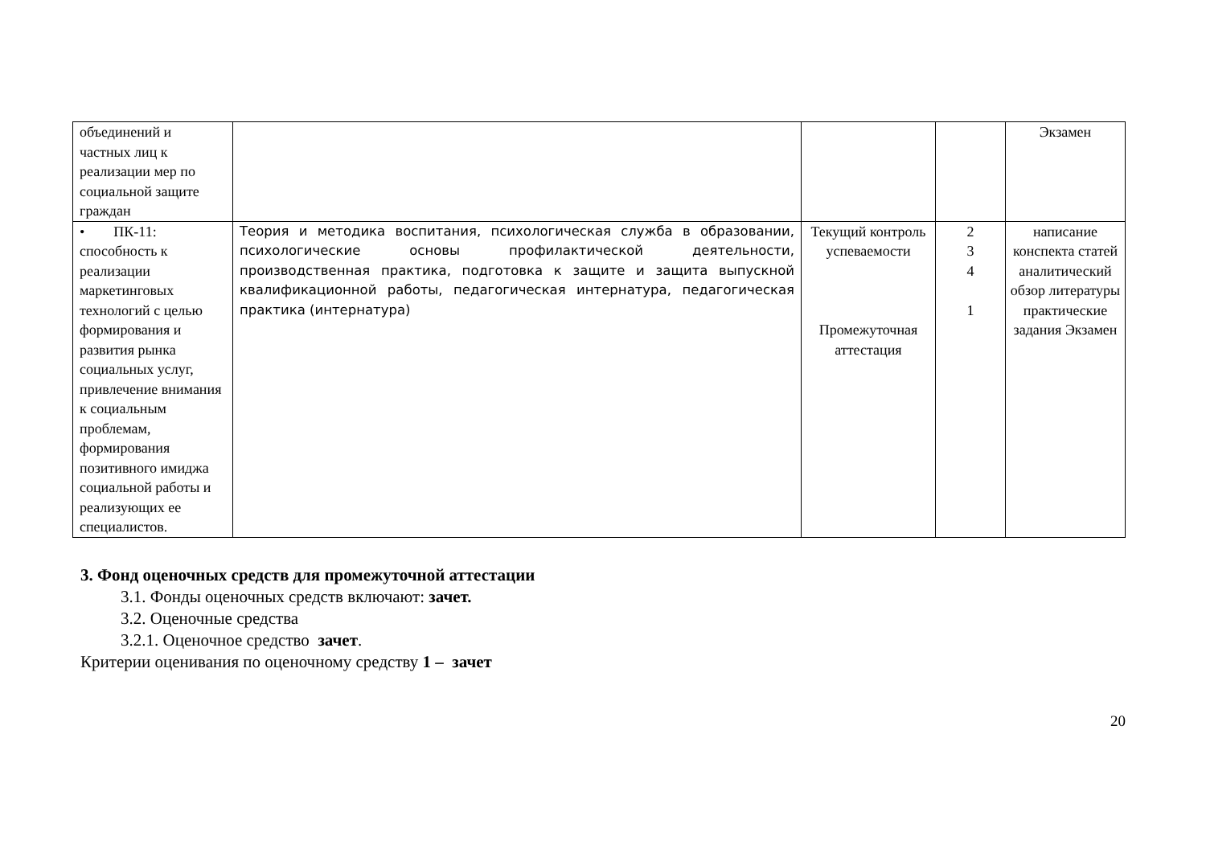| объединений и частных лиц к реализации мер по социальной защите граждан | | | | Экзамен |
| • ПК-11: способность к реализации маркетинговых технологий с целью формирования и развития рынка социальных услуг, привлечение внимания к социальным проблемам, формирования позитивного имиджа социальной работы и реализующих ее специалистов. | Теория и методика воспитания, психологическая служба в образовании, психологические основы профилактической деятельности, производственная практика, подготовка к защите и защита выпускной квалификационной работы, педагогическая интернатура, педагогическая практика (интернатура) | Текущий контроль успеваемости Промежуточная аттестация | 2 3 4 1 | написание конспекта статей аналитический обзор литературы практические задания Экзамен |
3. Фонд оценочных средств для промежуточной аттестации
3.1. Фонды оценочных средств включают: зачет.
3.2. Оценочные средства
3.2.1. Оценочное средство зачет.
Критерии оценивания по оценочному средству 1 – зачет
20